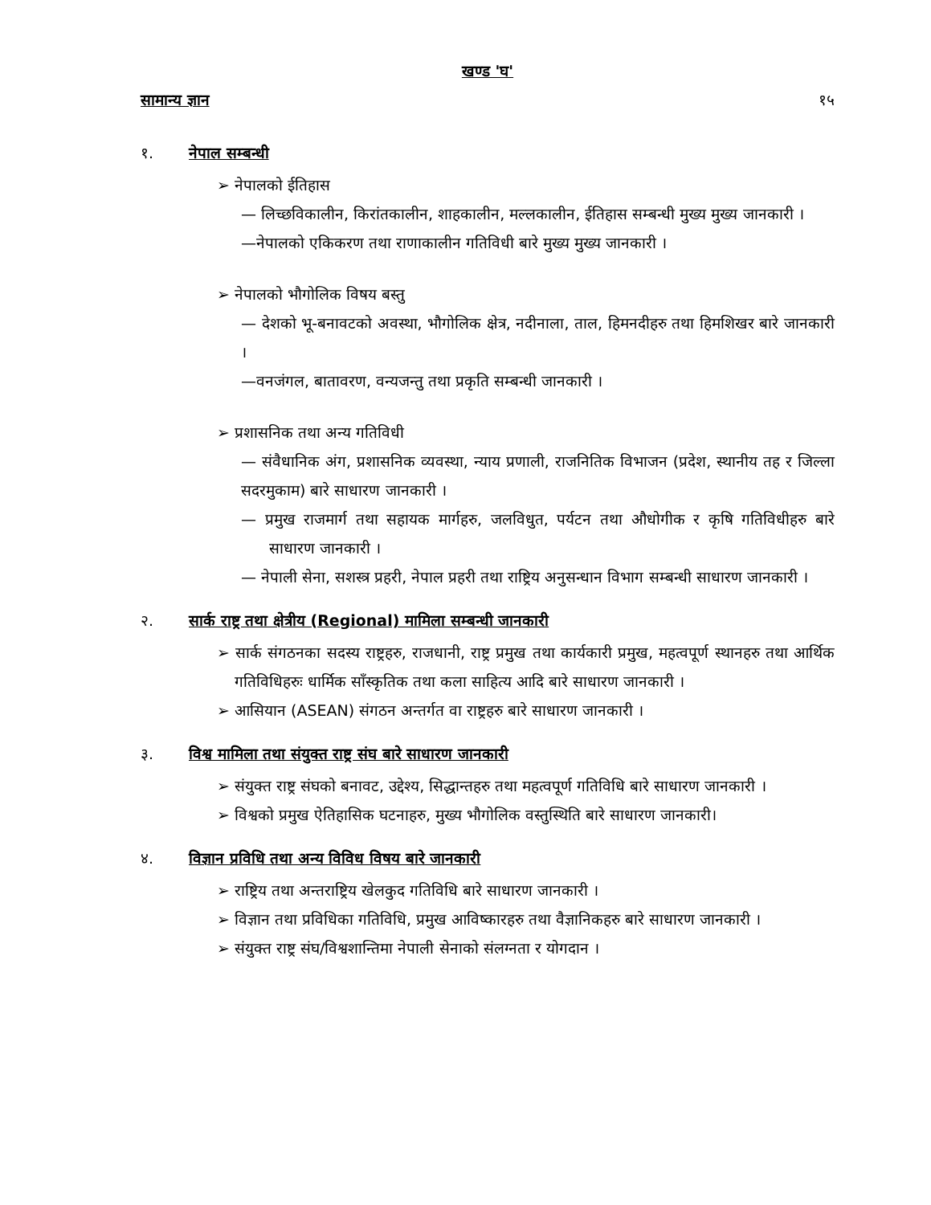खण्ड 'घ'
सामान्य ज्ञान १५
१. नेपाल सम्बन्धी
➢ नेपालको ईतिहास
— लिच्छविकालीन, किरांतकालीन, शाहकालीन, मल्लकालीन, ईतिहास सम्बन्धी मुख्य मुख्य जानकारी ।
—नेपालको एकिकरण तथा राणाकालीन गतिविधी बारे मुख्य मुख्य जानकारी ।
➢ नेपालको भौगोलिक विषय बस्तु
— देशको भू-बनावटको अवस्था, भौगोलिक क्षेत्र, नदीनाला, ताल, हिमनदीहरु तथा हिमशिखर बारे जानकारी ।
—वनजंगल, बातावरण, वन्यजन्तु तथा प्रकृति सम्बन्धी जानकारी ।
➢ प्रशासनिक तथा अन्य गतिविधी
— संवैधानिक अंग, प्रशासनिक व्यवस्था, न्याय प्रणाली, राजनितिक विभाजन (प्रदेश, स्थानीय तह र जिल्ला सदरमुकाम) बारे साधारण जानकारी ।
— प्रमुख राजमार्ग तथा सहायक मार्गहरु, जलविधुत, पर्यटन तथा औधोगीक र कृषि गतिविधीहरु बारे साधारण जानकारी ।
— नेपाली सेना, सशस्त्र प्रहरी, नेपाल प्रहरी तथा राष्ट्रिय अनुसन्धान विभाग सम्बन्धी साधारण जानकारी ।
२. सार्क राष्ट्र तथा क्षेत्रीय (Regional) मामिला सम्बन्धी जानकारी
➢ सार्क संगठनका सदस्य राष्ट्रहरु, राजधानी, राष्ट्र प्रमुख तथा कार्यकारी प्रमुख, महत्वपूर्ण स्थानहरु तथा आर्थिक गतिविधिहरुः धार्मिक साँस्कृतिक तथा कला साहित्य आदि बारे साधारण जानकारी ।
➢ आसियान (ASEAN) संगठन अन्तर्गत वा राष्ट्रहरु बारे साधारण जानकारी ।
३. विश्व मामिला तथा संयुक्त राष्ट्र संघ बारे साधारण जानकारी
➢ संयुक्त राष्ट्र संघको बनावट, उद्देश्य, सिद्धान्तहरु तथा महत्वपूर्ण गतिविधि बारे साधारण जानकारी ।
➢ विश्वको प्रमुख ऐतिहासिक घटनाहरु, मुख्य भौगोलिक वस्तुस्थिति बारे साधारण जानकारी।
४. विज्ञान प्रविधि तथा अन्य विविध विषय बारे जानकारी
➢ राष्ट्रिय तथा अन्तराष्ट्रिय खेलकुद गतिविधि बारे साधारण जानकारी ।
➢ विज्ञान तथा प्रविधिका गतिविधि, प्रमुख आविष्कारहरु तथा वैज्ञानिकहरु बारे साधारण जानकारी ।
➢ संयुक्त राष्ट्र संघ/विश्वशान्तिमा नेपाली सेनाको संलग्नता र योगदान ।